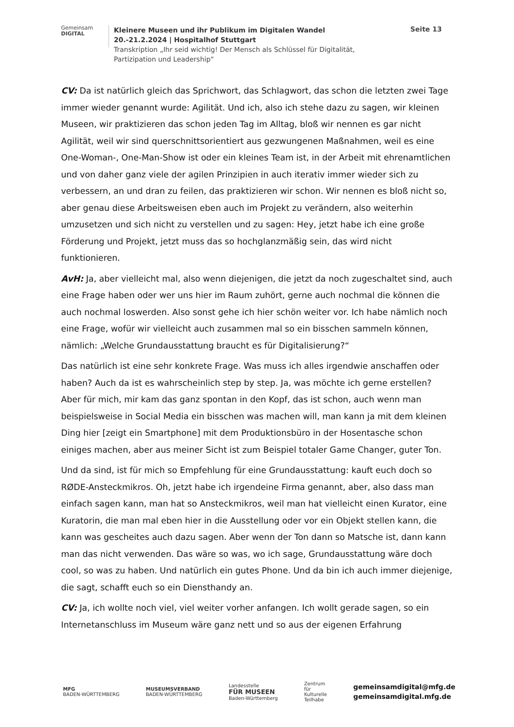Gemeinsam
DIGITAL
Kleinere Museen und ihr Publikum im Digitalen Wandel
20.-21.2.2024 | Hospitalhof Stuttgart
Transkription „Ihr seid wichtig! Der Mensch als Schlüssel für Digitalität, Partizipation und Leadership“
Seite 13
CV: Da ist natürlich gleich das Sprichwort, das Schlagwort, das schon die letzten zwei Tage immer wieder genannt wurde: Agilität. Und ich, also ich stehe dazu zu sagen, wir kleinen Museen, wir praktizieren das schon jeden Tag im Alltag, bloß wir nennen es gar nicht Agilität, weil wir sind querschnittsorientiert aus gezwungenen Maßnahmen, weil es eine One-Woman-, One-Man-Show ist oder ein kleines Team ist, in der Arbeit mit ehrenamtlichen und von daher ganz viele der agilen Prinzipien in auch iterativ immer wieder sich zu verbessern, an und dran zu feilen, das praktizieren wir schon. Wir nennen es bloß nicht so, aber genau diese Arbeitsweisen eben auch im Projekt zu verändern, also weiterhin umzusetzen und sich nicht zu verstellen und zu sagen: Hey, jetzt habe ich eine große Förderung und Projekt, jetzt muss das so hochglanzmäßig sein, das wird nicht funktionieren.
AvH: Ja, aber vielleicht mal, also wenn diejenigen, die jetzt da noch zugeschaltet sind, auch eine Frage haben oder wer uns hier im Raum zuhört, gerne auch nochmal die können die auch nochmal loswerden. Also sonst gehe ich hier schön weiter vor. Ich habe nämlich noch eine Frage, wofür wir vielleicht auch zusammen mal so ein bisschen sammeln können, nämlich: „Welche Grundausstattung braucht es für Digitalisierung?“
Das natürlich ist eine sehr konkrete Frage. Was muss ich alles irgendwie anschaffen oder haben? Auch da ist es wahrscheinlich step by step. Ja, was möchte ich gerne erstellen? Aber für mich, mir kam das ganz spontan in den Kopf, das ist schon, auch wenn man beispielsweise in Social Media ein bisschen was machen will, man kann ja mit dem kleinen Ding hier [zeigt ein Smartphone] mit dem Produktionsbüro in der Hosentasche schon einiges machen, aber aus meiner Sicht ist zum Beispiel totaler Game Changer, guter Ton.
Und da sind, ist für mich so Empfehlung für eine Grundausstattung: kauft euch doch so RØDE-Ansteckmikros. Oh, jetzt habe ich irgendeine Firma genannt, aber, also dass man einfach sagen kann, man hat so Ansteckmikros, weil man hat vielleicht einen Kurator, eine Kuratorin, die man mal eben hier in die Ausstellung oder vor ein Objekt stellen kann, die kann was gescheites auch dazu sagen. Aber wenn der Ton dann so Matsche ist, dann kann man das nicht verwenden. Das wäre so was, wo ich sage, Grundausstattung wäre doch cool, so was zu haben. Und natürlich ein gutes Phone. Und da bin ich auch immer diejenige, die sagt, schafft euch so ein Diensthandy an.
CV: Ja, ich wollte noch viel, viel weiter vorher anfangen. Ich wollt gerade sagen, so ein Internetanschluss im Museum wäre ganz nett und so aus der eigenen Erfahrung
MFG
BADEN-WÜRTTEMBERG
MUSEUMSVERBAND
BADEN-WÜRTTEMBERG
Landesstelle
FÜR MUSEEN
Baden-Württemberg
Zentrum
für
Kulturelle
Teilhabe
gemeinsamdigital@mfg.de
gemeinsamdigital.mfg.de